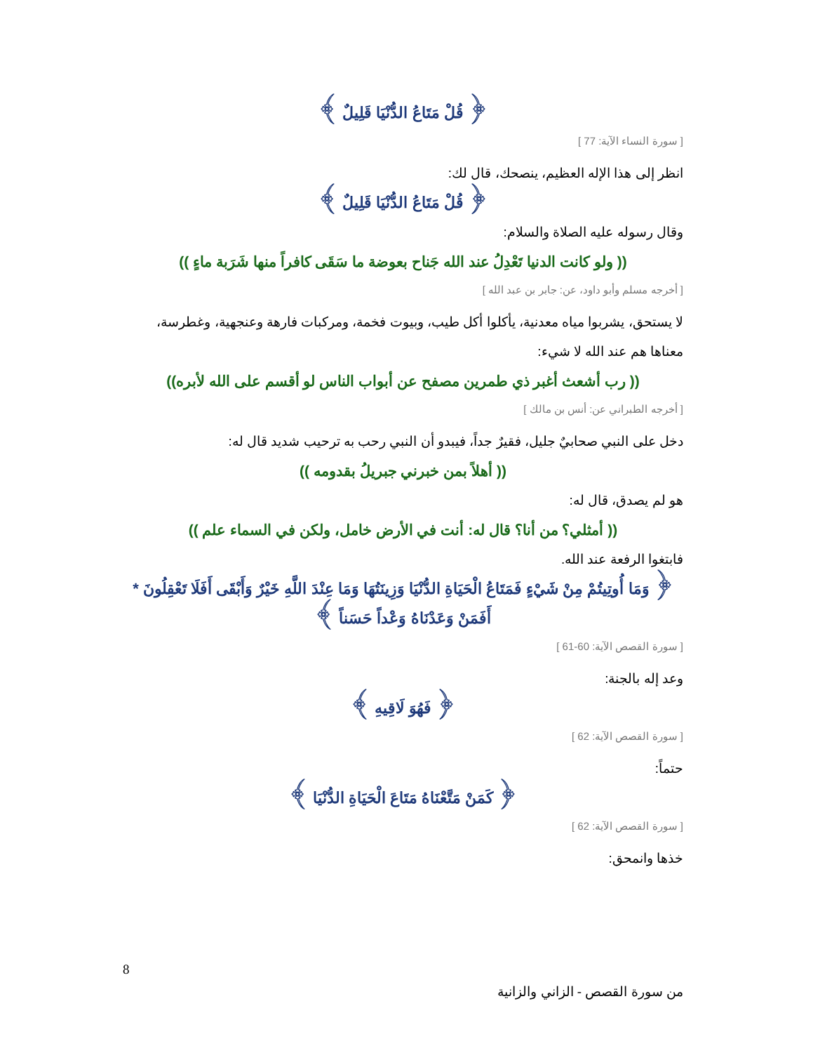﴿ قُلْ مَتَاعُ الدُّنْيَا قَلِيلٌ ﴾
[ سورة النساء الآية: 77 ]
انظر إلى هذا الإله العظيم، ينصحك، قال لك:
﴿ قُلْ مَتَاعُ الدُّنْيَا قَلِيلٌ ﴾
وقال رسوله عليه الصلاة والسلام:
(( ولو كانت الدنيا تَعْدِلُ عند الله جَناح بعوضة ما سَقَى كافراً منها شَرَبة ماءٍ ))
[ أخرجه مسلم وأبو داود، عن: جابر بن عبد الله ]
لا يستحق، يشربوا مياه معدنية، يأكلوا أكل طيب، وبيوت فخمة، ومركبات فارهة وعنجهية، وغطرسة، معناها هم عند الله لا شيء:
(( رب أشعث أغبر ذي طمرين مصفح عن أبواب الناس لو أقسم على الله لأبره))
[ أخرجه الطبراني عن: أنس بن مالك ]
دخل على النبي صحابيٌ جليل، فقيرٌ جداً، فيبدو أن النبي رحب به ترحيب شديد قال له:
(( أهلاً بمن خبرني جبريلُ بقدومه ))
هو لم يصدق، قال له:
(( أمثلي؟ من أنا؟ قال له: أنت في الأرض خامل، ولكن في السماء علم ))
فابتغوا الرفعة عند الله.
﴿ وَمَا أُوتِيتُمْ مِنْ شَيْءٍ فَمَتَاعُ الْحَيَاةِ الدُّنْيَا وَزِينَتُهَا وَمَا عِنْدَ اللَّهِ خَيْرٌ وَأَبْقَى أَفَلَا تَعْقِلُونَ * أَفَمَنْ وَعَدْنَاهُ وَعْداً حَسَناً ﴾
[ سورة القصص الآية: 60-61 ]
وعد إله بالجنة:
﴿ فَهُوَ لَاقِيهِ ﴾
[ سورة القصص الآية: 62 ]
حتماً:
﴿ كَمَنْ مَتَّعْنَاهُ مَتَاعَ الْحَيَاةِ الدُّنْيَا ﴾
[ سورة القصص الآية: 62 ]
خذها وانمحق:
8
من سورة القصص - الزاني والزانية